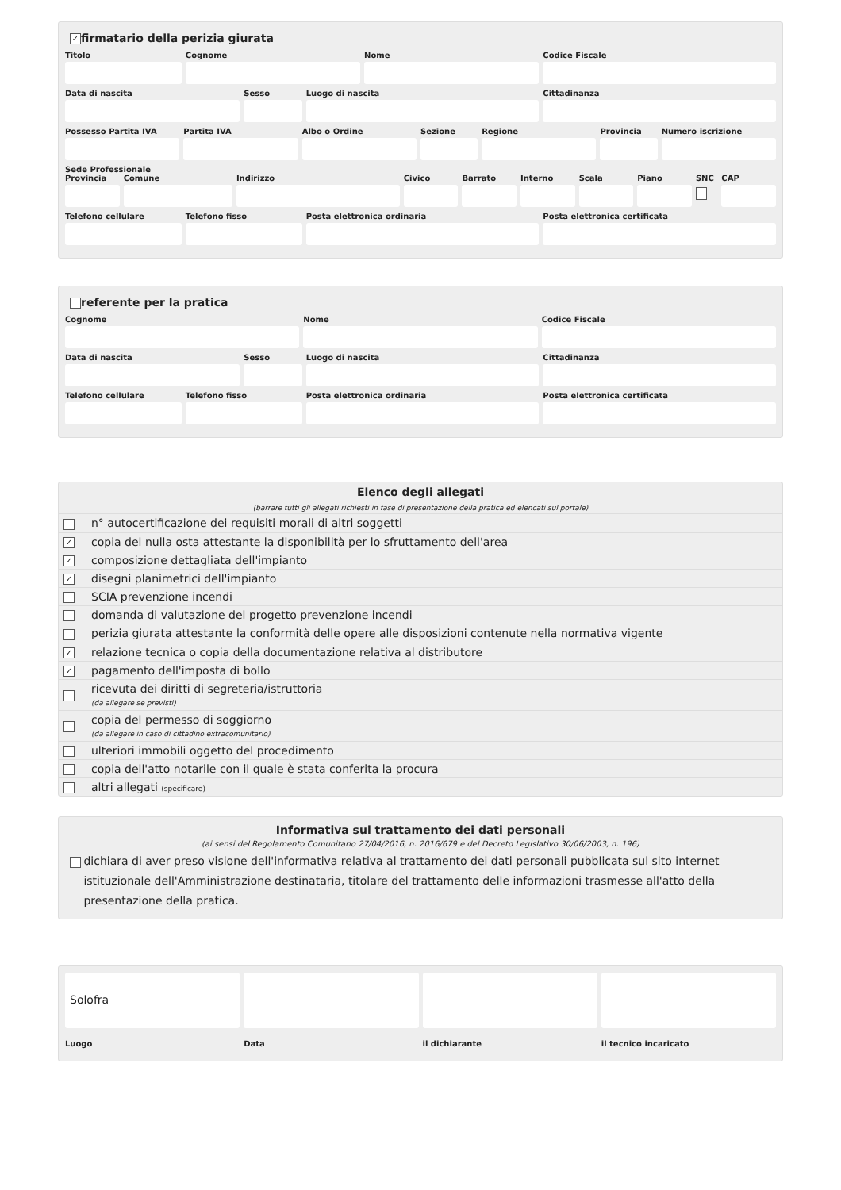✓ firmatario della perizia giurata
Titolo Cognome Nome Codice Fiscale
Data di nascita Sesso Luogo di nascita Cittadinanza
Possesso Partita IVA Partita IVA Albo o Ordine Sezione Regione Provincia Numero iscrizione
Sede Professionale
Provincia Comune Indirizzo Civico Barrato Interno Scala Piano SNC CAP
Telefono cellulare Telefono fisso Posta elettronica ordinaria Posta elettronica certificata
referente per la pratica
Cognome Nome Codice Fiscale
Data di nascita Sesso Luogo di nascita Cittadinanza
Telefono cellulare Telefono fisso Posta elettronica ordinaria Posta elettronica certificata
Elenco degli allegati
(barrare tutti gli allegati richiesti in fase di presentazione della pratica ed elencati sul portale)
| | n° autocertificazione dei requisiti morali di altri soggetti |
| ✓ | copia del nulla osta attestante la disponibilità per lo sfruttamento dell'area |
| ✓ | composizione dettagliata dell'impianto |
| ✓ | disegni planimetrici dell'impianto |
| | SCIA prevenzione incendi |
| | domanda di valutazione del progetto prevenzione incendi |
| | perizia giurata attestante la conformità delle opere alle disposizioni contenute nella normativa vigente |
| ✓ | relazione tecnica o copia della documentazione relativa al distributore |
| ✓ | pagamento dell'imposta di bollo |
| | ricevuta dei diritti di segreteria/istruttoria (da allegare se previsti) |
| | copia del permesso di soggiorno (da allegare in caso di cittadino extracomunitario) |
| | ulteriori immobili oggetto del procedimento |
| | copia dell'atto notarile con il quale è stata conferita la procura |
| | altri allegati (specificare) |
Informativa sul trattamento dei dati personali
(ai sensi del Regolamento Comunitario 27/04/2016, n. 2016/679 e del Decreto Legislativo 30/06/2003, n. 196)
dichiara di aver preso visione dell'informativa relativa al trattamento dei dati personali pubblicata sul sito internet istituzionale dell'Amministrazione destinataria, titolare del trattamento delle informazioni trasmesse all'atto della presentazione della pratica.
Solofra
Luogo Data il dichiarante il tecnico incaricato